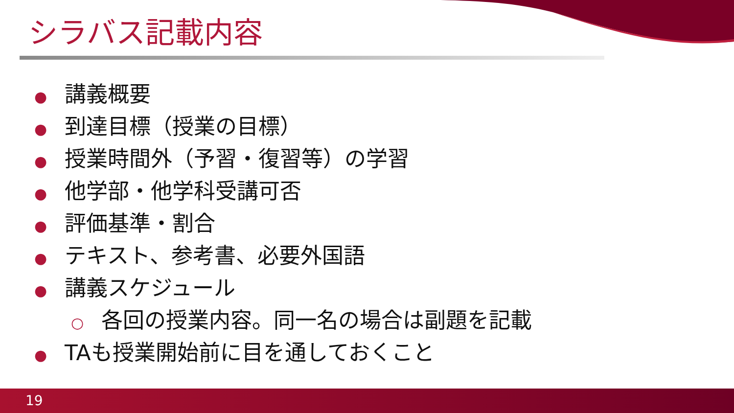シラバス記載内容
● 講義概要
● 到達目標（授業の目標）
● 授業時間外（予習・復習等）の学習
● 他学部・他学科受講可否
● 評価基準・割合
● テキスト、参考書、必要外国語
● 講義スケジュール
○ 各回の授業内容。同一名の場合は副題を記載
● TAも授業開始前に目を通しておくこと
19